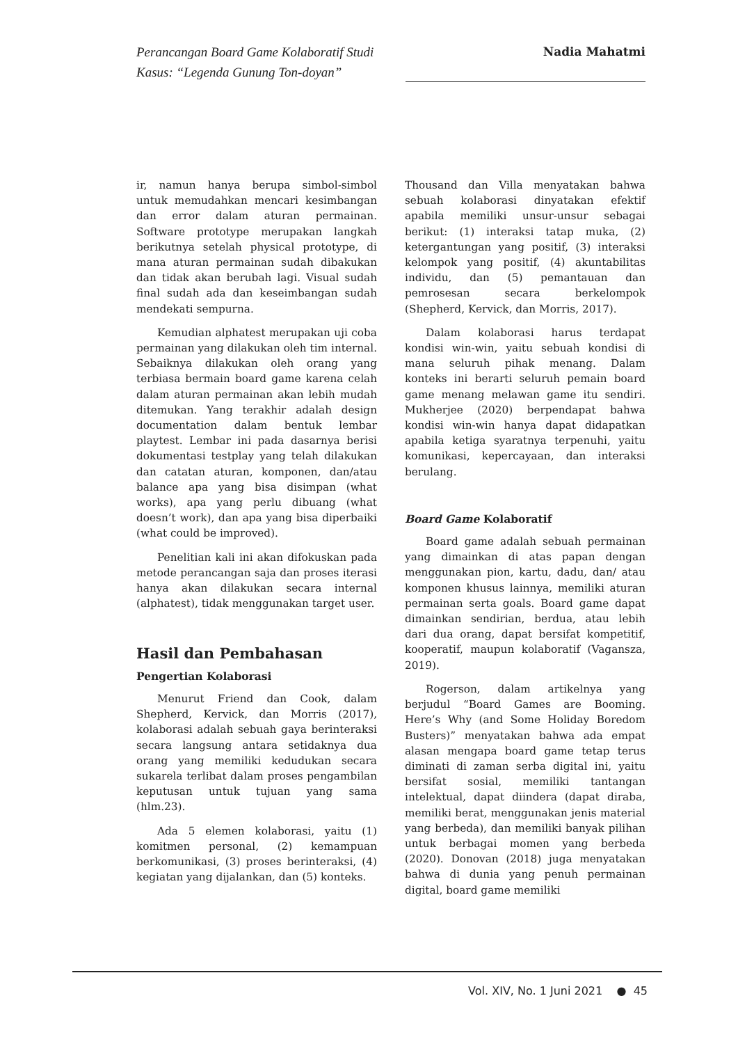Perancangan Board Game Kolaboratif Studi Kasus: “Legenda Gunung Ton-doyan”
Nadia Mahatmi
ir, namun hanya berupa simbol-simbol untuk memudahkan mencari kesimbangan dan error dalam aturan permainan. Software prototype merupakan langkah berikutnya setelah physical prototype, di mana aturan permainan sudah dibakukan dan tidak akan berubah lagi. Visual sudah final sudah ada dan keseimbangan sudah mendekati sempurna.
Kemudian alphatest merupakan uji coba permainan yang dilakukan oleh tim internal. Sebaiknya dilakukan oleh orang yang terbiasa bermain board game karena celah dalam aturan permainan akan lebih mudah ditemukan. Yang terakhir adalah design documentation dalam bentuk lembar playtest. Lembar ini pada dasarnya berisi dokumentasi testplay yang telah dilakukan dan catatan aturan, komponen, dan/atau balance apa yang bisa disimpan (what works), apa yang perlu dibuang (what doesn’t work), dan apa yang bisa diperbaiki (what could be improved).
Penelitian kali ini akan difokuskan pada metode perancangan saja dan proses iterasi hanya akan dilakukan secara internal (alphatest), tidak menggunakan target user.
Hasil dan Pembahasan
Pengertian Kolaborasi
Menurut Friend dan Cook, dalam Shepherd, Kervick, dan Morris (2017), kolaborasi adalah sebuah gaya berinteraksi secara langsung antara setidaknya dua orang yang memiliki kedudukan secara sukarela terlibat dalam proses pengambilan keputusan untuk tujuan yang sama (hlm.23).
Ada 5 elemen kolaborasi, yaitu (1) komitmen personal, (2) kemampuan berkomunikasi, (3) proses berinteraksi, (4) kegiatan yang dijalankan, dan (5) konteks.
Thousand dan Villa menyatakan bahwa sebuah kolaborasi dinyatakan efektif apabila memiliki unsur-unsur sebagai berikut: (1) interaksi tatap muka, (2) ketergantungan yang positif, (3) interaksi kelompok yang positif, (4) akuntabilitas individu, dan (5) pemantauan dan pemrosesan secara berkelompok (Shepherd, Kervick, dan Morris, 2017).
Dalam kolaborasi harus terdapat kondisi win-win, yaitu sebuah kondisi di mana seluruh pihak menang. Dalam konteks ini berarti seluruh pemain board game menang melawan game itu sendiri. Mukherjee (2020) berpendapat bahwa kondisi win-win hanya dapat didapatkan apabila ketiga syaratnya terpenuhi, yaitu komunikasi, kepercayaan, dan interaksi berulang.
Board Game Kolaboratif
Board game adalah sebuah permainan yang dimainkan di atas papan dengan menggunakan pion, kartu, dadu, dan/ atau komponen khusus lainnya, memiliki aturan permainan serta goals. Board game dapat dimainkan sendirian, berdua, atau lebih dari dua orang, dapat bersifat kompetitif, kooperatif, maupun kolaboratif (Vagansza, 2019).
Rogerson, dalam artikelnya yang berjudul “Board Games are Booming. Here’s Why (and Some Holiday Boredom Busters)” menyatakan bahwa ada empat alasan mengapa board game tetap terus diminati di zaman serba digital ini, yaitu bersifat sosial, memiliki tantangan intelektual, dapat diindera (dapat diraba, memiliki berat, menggunakan jenis material yang berbeda), dan memiliki banyak pilihan untuk berbagai momen yang berbeda (2020). Donovan (2018) juga menyatakan bahwa di dunia yang penuh permainan digital, board game memiliki
Vol. XIV, No. 1 Juni 2021 ● 45